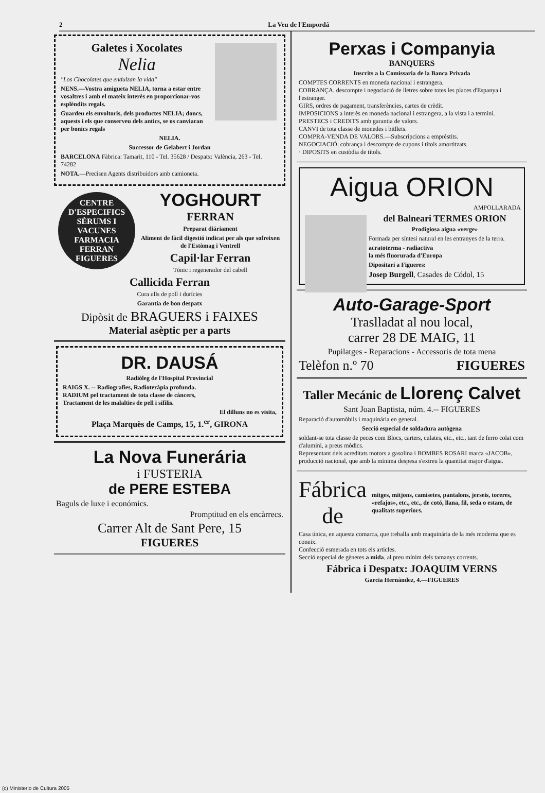2 La Veu de l'Empordá
Galetes i Xocolates
Nelia
"Los Chocolates que endulzan la vida"
NENS.—Vostra amigueta NELIA, torna a estar entre vosaltres i amb el mateix interès en proporcionar-vos esplèndits regals.
Guardeu els envoltoris, dels productes NELIA; doncs, aquests i els que conserveu dels antics, se os canviaran per bonics regals
NELIA.
Successor de Gelabert i Jordan
BARCELONA Fàbrica: Tamarit, 110 - Tel. 35628 / Despatx: València, 263 - Tel. 74282
NOTA.—Precisen Agents distribuidors amb camioneta.
CENTRE D'ESPECIFICS SÈRUMS I VACUNES
FARMACIA FERRAN
FIGUERES
YOGHOURT
FERRAN
Preparat diáriament
Aliment de fàcil digestió indicat per als que sofreixen de l'Estòmag i Ventrell
Capil·lar Ferran
Tónic i regenerador del cabell
Callicida Ferran
Cura ulls de poll i durícies
Garantia de bon despatx
Dipòsit de BRAGUERS i FAIXES
Material asèptic per a parts
DR. DAUSÁ
Radiòleg de l'Hospital Provincial
RAIGS X. -- Radiografies, Radioteràpia profunda.
RADIUM pel tractament de tota classe de càncers,
Tractament de les malalties de pell i sífilis.
El dilluns no es visita,
Plaça Marquès de Camps, 15, 1.<sup>er</sup>, GIRONA
La Nova Funerária
i FUSTERIA
de PERE ESTEBA
Baguls de luxe i económics.
Promptitud en els encàrrecs.
Carrer Alt de Sant Pere, 15
FIGUERES
Perxas i Companyia
BANQUERS
Inscrits a la Comissaria de la Banca Privada
COMPTES CORRENTS en moneda nacional i estrangera.
COBRANÇA, descompte i negociació de lletres sobre totes les places d'Espanya i l'estranger.
GIRS, ordres de pagament, transferències, cartes de crèdit.
IMPOSICIONS a interès en moneda nacional i estrangera, a la vista i a termini.
PRESTECS i CREDITS amb garantia de valors.
CANVI de tota classe de monedes i bitllets.
COMPRA-VENDA DE VALORS.—Subscripcions a emprèstits.
NEGOCIACIÓ, cobrança i descompte de cupons i títols amortitzats.
· DIPOSITS en custòdia de títols.
Aigua ORION
AMPOLLARADA
del Balneari TERMES ORION
Prodigiosa aigua «verge»
Formada per síntesi natural en les entranyes de la terra.
acratoterma - radiactiva
la més fluorurada d'Europa
Dipositari a Figueres:
Josep Burgell, Casades de Códol, 15
Auto-Garage-Sport
Traslladat al nou local,
carrer 28 DE MAIG, 11
Pupilatges - Reparacions - Accessoris de tota mena
Telèfon n.º 70 FIGUERES
Taller Mecánic de Llorenç Calvet
Sant Joan Baptista, núm. 4.-- FIGUERES
Reparació d'automòbils i maquinária en general.
Secció especial de soldadura autògena
soldant-se tota classe de peces com Blocs, carters, culates, etc., etc., tant de ferro colat com d'alumini, a preus mòdics.
Representant dels acreditats motors a gasolina i BOMBES ROSARI marca «JACOB», producció nacional, que amb la mínima despesa s'extreu la quantitat major d'aigua.
Fábrica de
mitges, mitjons, camisetes, pantalons, jerseis, toreres, «refajos», etc., etc., de cotó, llana, fil, seda o estam, de qualitats superiors.
Casa única, en aquesta comarca, que treballa amb maquinária de la més moderna que es coneix.
Confecció esmerada en tots els articles.
Secció especial de gèneres a mida, al preu mínim dels tamanys corrents.
Fábrica i Despatx: JOAQUIM VERNS
Garcia Hernàndez, 4.—FIGUERES
(c) Ministerio de Cultura 2005